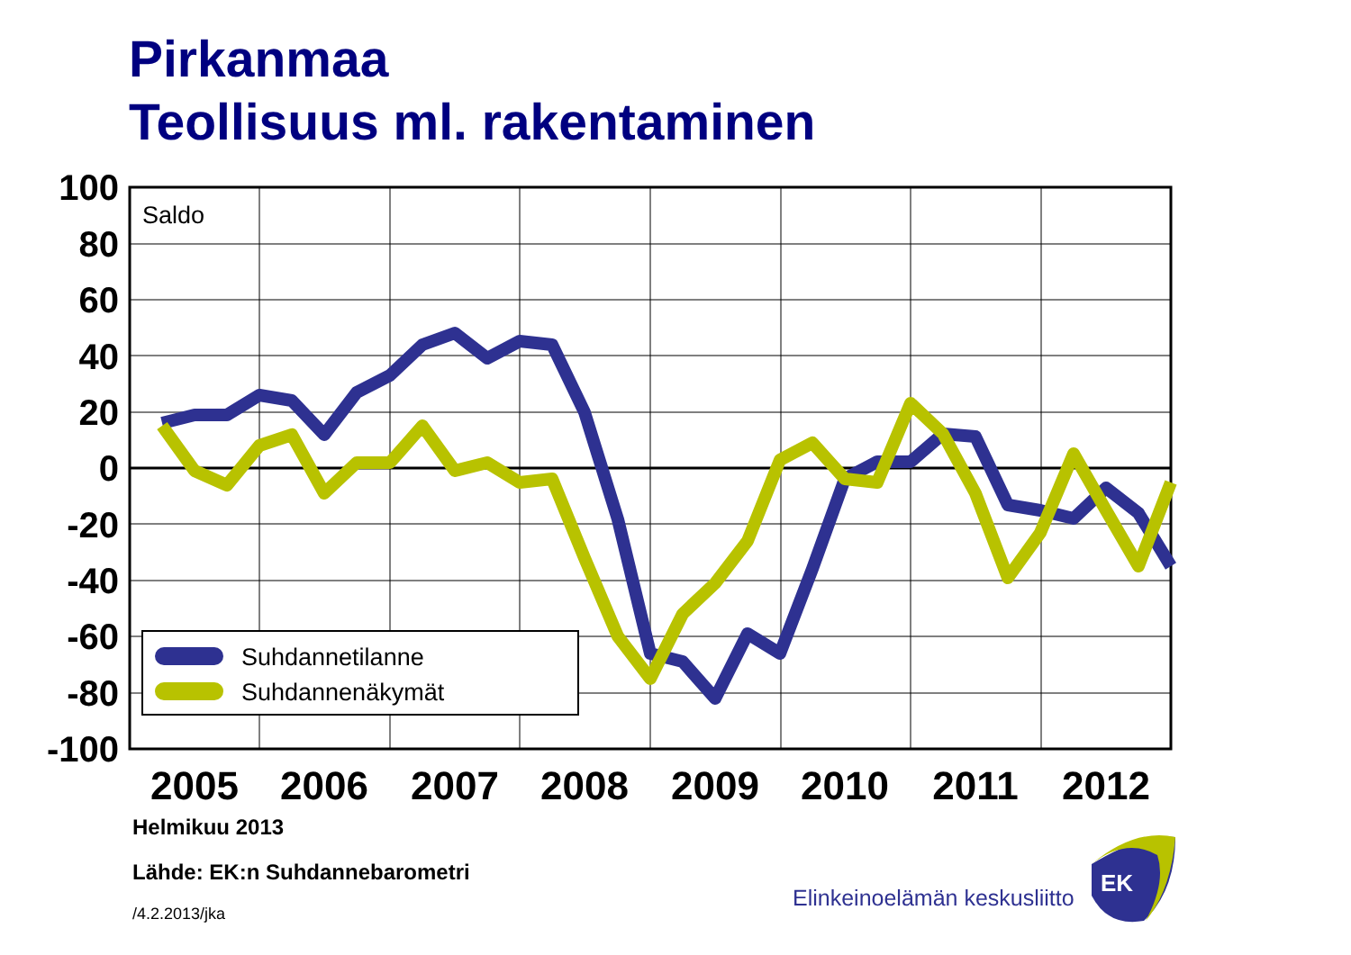Pirkanmaa
Teollisuus ml. rakentaminen
Suhdannetilanne
Suhdannenäkymät
Saldo
100
80
60
40
20
0
-20
-40
-60
-80
-100
2005
2006
2007
2008
2009
2010
2011
2012
EK
Helmikuu 2013
Lähde: EK:n Suhdannebarometri
/4.2.2013/jka
Elinkeinoelämän keskusliitto